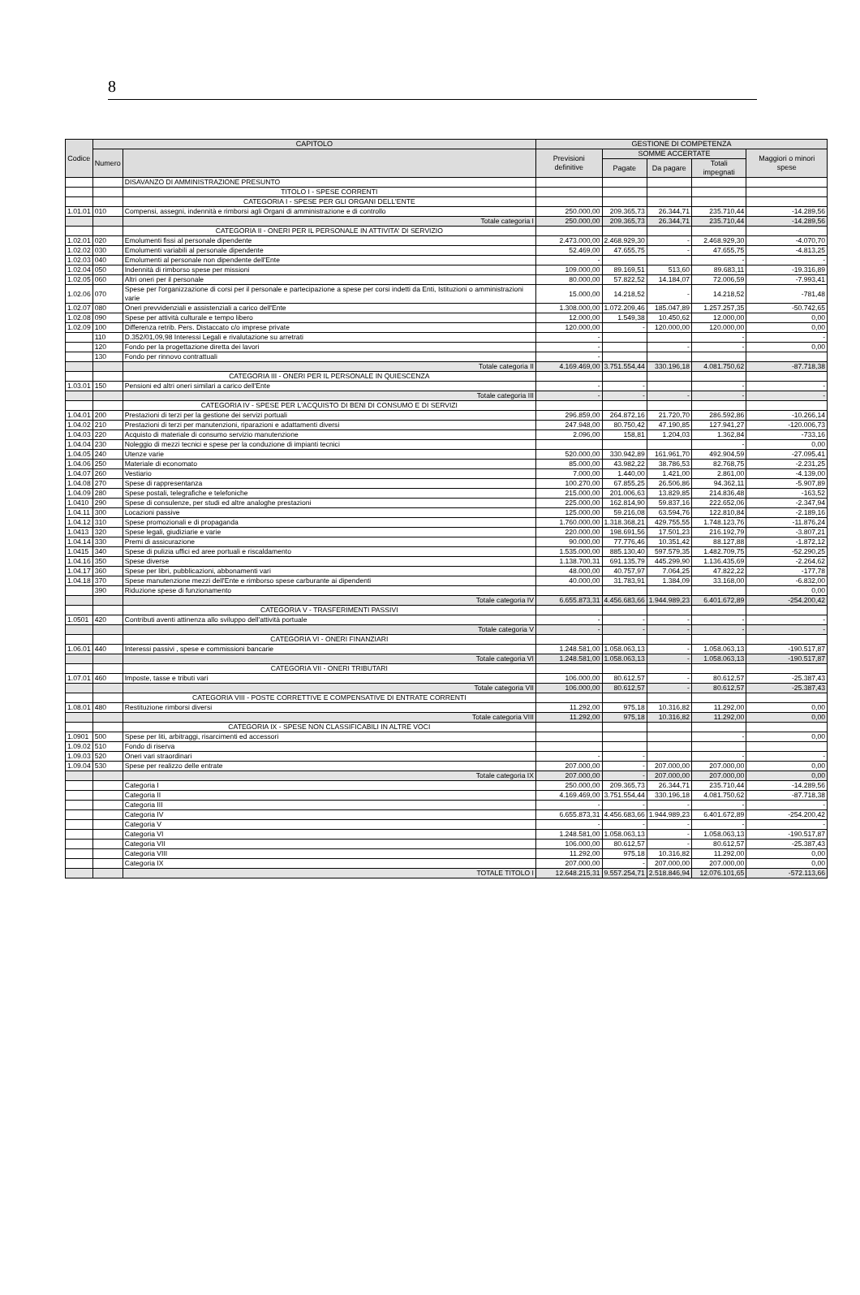8
| Codice | CAPITOLO | | GESTIONE DI COMPETENZA | | | | |
| --- | --- | --- | --- | --- | --- | --- | --- |
| | Numero | | Previsioni definitive | SOMME ACCERTATE | | | Maggiori o minori spese |
| | | | | Pagate | Da pagare | Totali impegnati | |
| | | DISAVANZO DI AMMINISTRAZIONE PRESUNTO | | | | | |
| | | TITOLO I - SPESE CORRENTI | | | | | |
| | | CATEGORIA I - SPESE PER GLI ORGANI DELL'ENTE | | | | | |
| 1.01.01 | 010 | Compensi, assegni, indennità e rimborsi agli Organi di amministrazione e di controllo | 250.000,00 | 209.365,73 | 26.344,71 | 235.710,44 | -14.289,56 |
| | | Totale categoria I | 250.000,00 | 209.365,73 | 26.344,71 | 235.710,44 | -14.289,56 |
| | | CATEGORIA II - ONERI PER IL PERSONALE IN ATTIVITA' DI SERVIZIO | | | | | |
| 1.02.01 | 020 | Emolumenti fissi al personale dipendente | 2.473.000,00 | 2.468.929,30 | - | 2.468.929,30 | -4.070,70 |
| 1.02.02 | 030 | Emolumenti variabili al personale dipendente | 52.469,00 | 47.655,75 | - | 47.655,75 | -4.813,25 |
| 1.02.03 | 040 | Emolumenti al personale non dipendente dell'Ente | - | | | - | - |
| 1.02.04 | 050 | Indennità di rimborso spese per missioni | 109.000,00 | 89.169,51 | 513,60 | 89.683,11 | -19.316,89 |
| 1.02.05 | 060 | Altri oneri per il personale | 80.000,00 | 57.822,52 | 14.184,07 | 72.006,59 | -7.993,41 |
| 1.02.06 | 070 | Spese per l'organizzazione di corsi per il personale e partecipazione a spese per corsi indetti da Enti, Istituzioni o amministrazioni varie | 15.000,00 | 14.218,52 | - | 14.218,52 | -781,48 |
| 1.02.07 | 080 | Oneri prevvidenziali e assistenziali a carico dell'Ente | 1.308.000,00 | 1.072.209,46 | 185.047,89 | 1.257.257,35 | -50.742,65 |
| 1.02.08 | 090 | Spese per attività culturale e tempo libero | 12.000,00 | 1.549,38 | 10.450,62 | 12.000,00 | 0,00 |
| 1.02.09 | 100 | Differenza retrib. Pers. Distaccato c/o imprese private | 120.000,00 | - | 120.000,00 | 120.000,00 | 0,00 |
| | 110 | D.352/01,09,98 Interessi Legali e rivalutazione su arretrati | - | | | - | - |
| | 120 | Fondo per la progettazione diretta dei lavori | - | | - | - | 0,00 |
| | 130 | Fondo per rinnovo contrattuali | - | | | | |
| | | Totale categoria II | 4.169.469,00 | 3.751.554,44 | 330.196,18 | 4.081.750,62 | -87.718,38 |
| | | CATEGORIA III - ONERI PER IL PERSONALE IN QUIESCENZA | | | | | |
| 1.03.01 | 150 | Pensioni ed altri oneri similari a carico dell'Ente | - | - | | - | - |
| | | Totale categoria III | - | - | - | - | - |
| | | CATEGORIA IV - SPESE PER L'ACQUISTO DI BENI DI CONSUMO E DI SERVIZI | | | | | |
| 1.04.01 | 200 | Prestazioni di terzi per la gestione dei servizi portuali | 296.859,00 | 264.872,16 | 21.720,70 | 286.592,86 | -10.266,14 |
| 1.04.02 | 210 | Prestazioni di terzi per manutenzioni, riparazioni e adattamenti diversi | 247.948,00 | 80.750,42 | 47.190,85 | 127.941,27 | -120.006,73 |
| 1.04.03 | 220 | Acquisto di materiale di consumo servizio manutenzione | 2.096,00 | 158,81 | 1.204,03 | 1.362,84 | -733,16 |
| 1.04.04 | 230 | Noleggio di mezzi tecnici e spese per la conduzione di impianti tecnici | | | | - | 0,00 |
| 1.04.05 | 240 | Utenze varie | 520.000,00 | 330.942,89 | 161.961,70 | 492.904,59 | -27.095,41 |
| 1.04.06 | 250 | Materiale di economato | 85.000,00 | 43.982,22 | 38.786,53 | 82.768,75 | -2.231,25 |
| 1.04.07 | 260 | Vestiario | 7.000,00 | 1.440,00 | 1.421,00 | 2.861,00 | -4.139,00 |
| 1.04.08 | 270 | Spese di rappresentanza | 100.270,00 | 67.855,25 | 26.506,86 | 94.362,11 | -5.907,89 |
| 1.04.09 | 280 | Spese postali, telegrafiche e telefoniche | 215.000,00 | 201.006,63 | 13.829,85 | 214.836,48 | -163,52 |
| 1.0410 | 290 | Spese di consulenze, per studi ed altre analoghe prestazioni | 225.000,00 | 162.814,90 | 59.837,16 | 222.652,06 | -2.347,94 |
| 1.04.11 | 300 | Locazioni passive | 125.000,00 | 59.216,08 | 63.594,76 | 122.810,84 | -2.189,16 |
| 1.04.12 | 310 | Spese promozionali e di propaganda | 1.760.000,00 | 1.318.368,21 | 429.755,55 | 1.748.123,76 | -11.876,24 |
| 1.0413 | 320 | Spese legali, giudiziarie e varie | 220.000,00 | 198.691,56 | 17.501,23 | 216.192,79 | -3.807,21 |
| 1.04.14 | 330 | Premi di assicurazione | 90.000,00 | 77.776,46 | 10.351,42 | 88.127,88 | -1.872,12 |
| 1.0415 | 340 | Spese di pulizia uffici ed aree portuali e riscaldamento | 1.535.000,00 | 885.130,40 | 597.579,35 | 1.482.709,75 | -52.290,25 |
| 1.04.16 | 350 | Spese diverse | 1.138.700,31 | 691.135,79 | 445.299,90 | 1.136.435,69 | -2.264,62 |
| 1.04.17 | 360 | Spese per libri, pubblicazioni, abbonamenti vari | 48.000,00 | 40.757,97 | 7.064,25 | 47.822,22 | -177,78 |
| 1.04.18 | 370 | Spese manutenzione mezzi dell'Ente e rimborso spese carburante ai dipendenti | 40.000,00 | 31.783,91 | 1.384,09 | 33.168,00 | -6.832,00 |
| | 390 | Riduzione spese di funzionamento | | | | | 0,00 |
| | | Totale categoria IV | 6.655.873,31 | 4.456.683,66 | 1.944.989,23 | 6.401.672,89 | -254.200,42 |
| | | CATEGORIA V - TRASFERIMENTI PASSIVI | | | | | |
| 1.0501 | 420 | Contributi aventi attinenza allo sviluppo dell'attività portuale | - | - | - | - | - |
| | | Totale categoria V | - | - | - | - | - |
| | | CATEGORIA VI - ONERI FINANZIARI | | | | | |
| 1.06.01 | 440 | Interessi passivi , spese e commissioni bancarie | 1.248.581,00 | 1.058.063,13 | - | 1.058.063,13 | -190.517,87 |
| | | Totale categoria VI | 1.248.581,00 | 1.058.063,13 | - | 1.058.063,13 | -190.517,87 |
| | | CATEGORIA VII - ONERI TRIBUTARI | | | | | |
| 1.07.01 | 460 | Imposte, tasse e tributi vari | 106.000,00 | 80.612,57 | - | 80.612,57 | -25.387,43 |
| | | Totale categoria VII | 106.000,00 | 80.612,57 | - | 80.612,57 | -25.387,43 |
| | | CATEGORIA VIII - POSTE CORRETTIVE E COMPENSATIVE DI ENTRATE CORRENTI | | | | | |
| 1.08.01 | 480 | Restituzione rimborsi diversi | 11.292,00 | 975,18 | 10.316,82 | 11.292,00 | 0,00 |
| | | Totale categoria VIII | 11.292,00 | 975,18 | 10.316,82 | 11.292,00 | 0,00 |
| | | CATEGORIA IX - SPESE NON CLASSIFICABILI IN ALTRE VOCI | | | | | |
| 1.0901 | 500 | Spese per liti, arbitraggi, risarcimenti ed accessori | | | | - | 0,00 |
| 1.09.02 | 510 | Fondo di riserva | | | | | |
| 1.09.03 | 520 | Oneri vari straordinari | - | - | | - | - |
| 1.09.04 | 530 | Spese per realizzo delle entrate | 207.000,00 | - | 207.000,00 | 207.000,00 | 0,00 |
| | | Totale categoria IX | 207.000,00 | - | 207.000,00 | 207.000,00 | 0,00 |
| | | Categoria I | 250.000,00 | 209.365,73 | 26.344,71 | 235.710,44 | -14.289,56 |
| | | Categoria II | 4.169.469,00 | 3.751.554,44 | 330.196,18 | 4.081.750,62 | -87.718,38 |
| | | Categoria III | - | - | - | - | - |
| | | Categoria IV | 6.655.873,31 | 4.456.683,66 | 1.944.989,23 | 6.401.672,89 | -254.200,42 |
| | | Categoria V | - | - | - | - | - |
| | | Categoria VI | 1.248.581,00 | 1.058.063,13 | - | 1.058.063,13 | -190.517,87 |
| | | Categoria VII | 106.000,00 | 80.612,57 | - | 80.612,57 | -25.387,43 |
| | | Categoria VIII | 11.292,00 | 975,18 | 10.316,82 | 11.292,00 | 0,00 |
| | | Categoria IX | 207.000,00 | - | 207.000,00 | 207.000,00 | 0,00 |
| | | TOTALE TITOLO I | 12.648.215,31 | 9.557.254,71 | 2.518.846,94 | 12.076.101,65 | -572.113,66 |